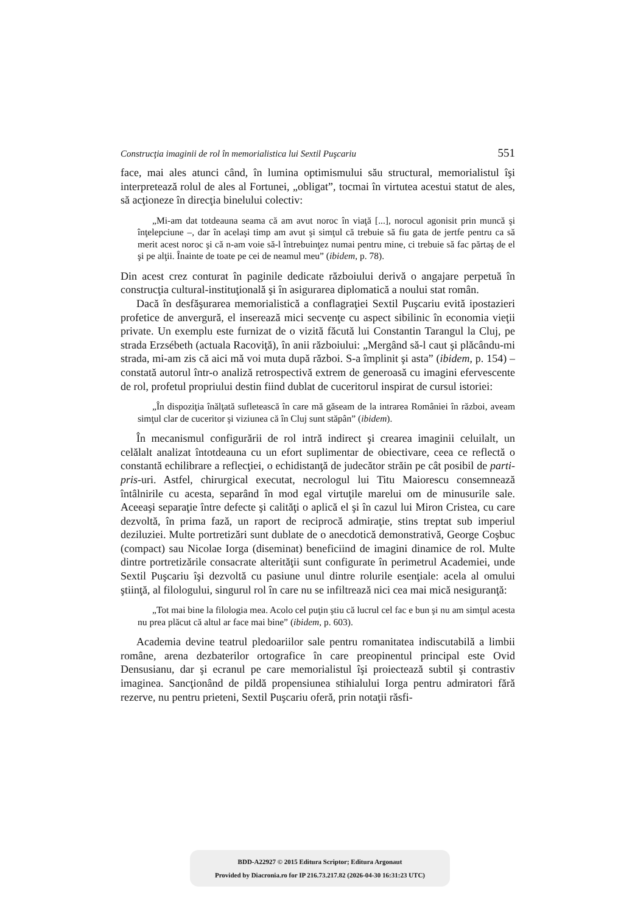Construcţia imaginii de rol în memorialistica lui Sextil Puşcariu 551
face, mai ales atunci când, în lumina optimismului său structural, memorialistul îşi interpretează rolul de ales al Fortunei, „obligat”, tocmai în virtutea acestui statut de ales, să acţioneze în direcţia binelului colectiv:
„Mi-am dat totdeauna seama că am avut noroc în viaţă [...], norocul agonisit prin muncă şi înţelepciune –, dar în acelaşi timp am avut şi simţul că trebuie să fiu gata de jertfe pentru ca să merit acest noroc şi că n-am voie să-l întrebuinţez numai pentru mine, ci trebuie să fac părtaş de el şi pe alţii. Înainte de toate pe cei de neamul meu” (ibidem, p. 78).
Din acest crez conturat în paginile dedicate războiului derivă o angajare perpetuă în construcţia cultural-instituţională şi în asigurarea diplomatică a noului stat român.
Dacă în desfăşurarea memorialistică a conflagraţiei Sextil Puşcariu evită ipostazieri profetice de anvergură, el inserează mici secvenţe cu aspect sibilinic în economia vieţii private. Un exemplu este furnizat de o vizită făcută lui Constantin Tarangul la Cluj, pe strada Erzsébeth (actuala Racoviţă), în anii războiului: „Mergând să-l caut şi plăcându-mi strada, mi-am zis că aici mă voi muta după război. S-a împlinit şi asta” (ibidem, p. 154) – constată autorul într-o analiză retrospectivă extrem de generoasă cu imagini efervescente de rol, profetul propriului destin fiind dublat de cuceritorul inspirat de cursul istoriei:
„În dispoziţia înălţată sufletească în care mă găseam de la intrarea României în război, aveam simţul clar de cuceritor şi viziunea că în Cluj sunt stăpân” (ibidem).
În mecanismul configurării de rol intră indirect şi crearea imaginii celuilalt, un celălalt analizat întotdeauna cu un efort suplimentar de obiectivare, ceea ce reflectă o constantă echilibrare a reflecţiei, o echidistanţă de judecător străin pe cât posibil de parti-pris-uri. Astfel, chirurgical executat, necrologul lui Titu Maiorescu consemnează întâlnirile cu acesta, separând în mod egal virtuţile marelui om de minusurile sale. Aceeaşi separaţie între defecte şi calităţi o aplică el şi în cazul lui Miron Cristea, cu care dezvoltă, în prima fază, un raport de reciprocă admiraţie, stins treptat sub imperiul deziluziei. Multe portretizări sunt dublate de o anecdotică demonstrativă, George Coşbuc (compact) sau Nicolae Iorga (diseminat) beneficiind de imagini dinamice de rol. Multe dintre portretizările consacrate alterităţii sunt configurate în perimetrul Academiei, unde Sextil Puşcariu îşi dezvoltă cu pasiune unul dintre rolurile esenţiale: acela al omului ştiinţă, al filologului, singurul rol în care nu se infiltrează nici cea mai mică nesiguranţă:
„Tot mai bine la filologia mea. Acolo cel puţin ştiu că lucrul cel fac e bun şi nu am simţul acesta nu prea plăcut că altul ar face mai bine” (ibidem, p. 603).
Academia devine teatrul pledoariilor sale pentru romanitatea indiscutabilă a limbii române, arena dezbaterilor ortografice în care preopinentul principal este Ovid Densusianu, dar şi ecranul pe care memorialistul îşi proiectează subtil şi contrastiv imaginea. Sancţionând de pildă propensiunea stihialului Iorga pentru admiratori fără rezerve, nu pentru prieteni, Sextil Puşcariu oferă, prin notaţii răsfi-
BDD-A22927 © 2015 Editura Scriptor; Editura Argonaut
Provided by Diacronia.ro for IP 216.73.217.82 (2026-04-30 16:31:23 UTC)